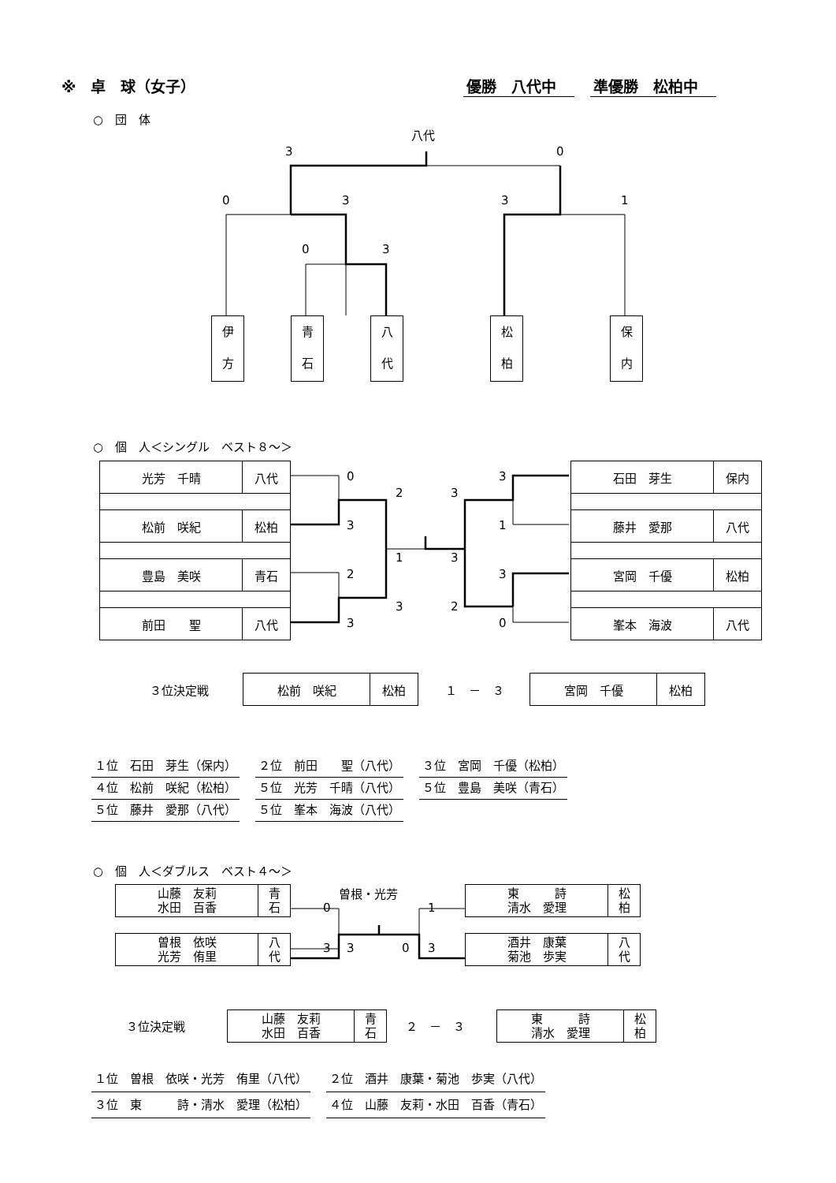※　卓　球（女子） 優勝　八代中　準優勝　松柏中　
○　団　体
八代
3 0
0 3 3 1
0 3
伊
方
青
石
八
代
松
柏
保
内
○　個　人＜シングル　ベスト８～＞
| 光芳 千晴 | 八代 |
| 松前 咲紀 | 松柏 |
| 豊島 美咲 | 青石 |
| 前田 聖 | 八代 |
| 石田 芽生 | 保内 |
| 藤井 愛那 | 八代 |
| 宮岡 千優 | 松柏 |
| 峯本 海波 | 八代 |
0
3
2
3
2
1
3
3
3
2
3
1
3
0
３位決定戦
| 松前 咲紀 | 松柏 |
１　－　３
| 宮岡 千優 | 松柏 |
１位　石田　芽生（保内） ２位　前田　　聖（八代） ３位　宮岡　千優（松柏）
４位　松前　咲紀（松柏） ５位　光芳　千晴（八代） ５位　豊島　美咲（青石）
５位　藤井　愛那（八代） ５位　峯本　海波（八代）
○　個　人＜ダブルス　ベスト４～＞
| 山藤 友莉 水田 百香 | 青 石 |
| 曽根 依咲 光芳 侑里 | 八 代 |
| 東 詩 清水 愛理 | 松 柏 |
| 酒井 康葉 菊池 歩実 | 八 代 |
曽根・光芳
0 1
3 3 0 3
３位決定戦
| 山藤 友莉 水田 百香 | 青 石 |
２　－　３
| 東 詩 清水 愛理 | 松 柏 |
１位　曽根　依咲・光芳　侑里（八代） ２位　酒井　康葉・菊池　歩実（八代）
３位　東　　　詩・清水　愛理（松柏） ４位　山藤　友莉・水田　百香（青石）